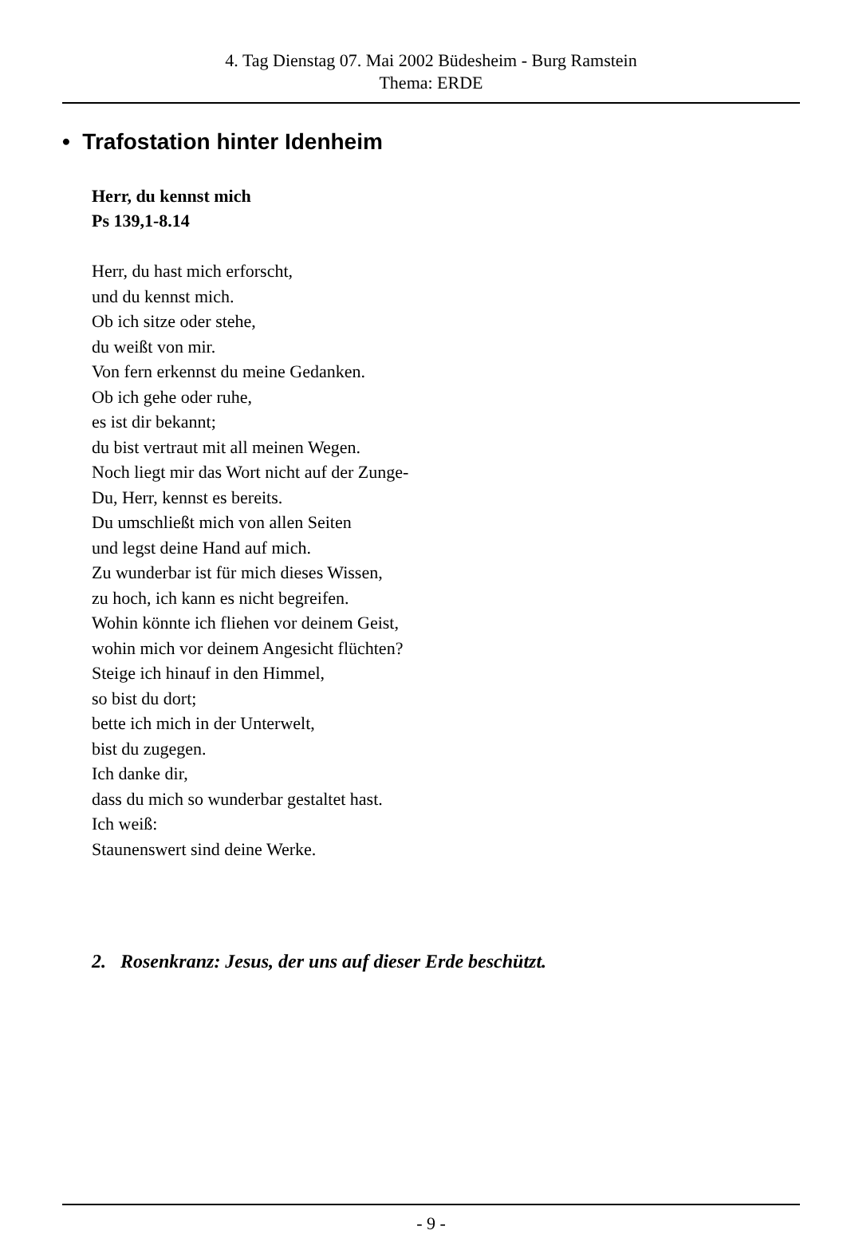4. Tag Dienstag 07. Mai 2002 Büdesheim - Burg Ramstein
Thema: ERDE
• Trafostation hinter Idenheim
Herr, du kennst mich
Ps 139,1-8.14
Herr, du hast mich erforscht,
und du kennst mich.
Ob ich sitze oder stehe,
du weißt von mir.
Von fern erkennst du meine Gedanken.
Ob ich gehe oder ruhe,
es ist dir bekannt;
du bist vertraut mit all meinen Wegen.
Noch liegt mir das Wort nicht auf der Zunge-
Du, Herr, kennst es bereits.
Du umschließt mich von allen Seiten
und legst deine Hand auf mich.
Zu wunderbar ist für mich dieses Wissen,
zu hoch, ich kann es nicht begreifen.
Wohin könnte ich fliehen vor deinem Geist,
wohin mich vor deinem Angesicht flüchten?
Steige ich hinauf in den Himmel,
so bist du dort;
bette ich mich in der Unterwelt,
bist du zugegen.
Ich danke dir,
dass du mich so wunderbar gestaltet hast.
Ich weiß:
Staunenswert sind deine Werke.
2. Rosenkranz: Jesus, der uns auf dieser Erde beschützt.
- 9 -